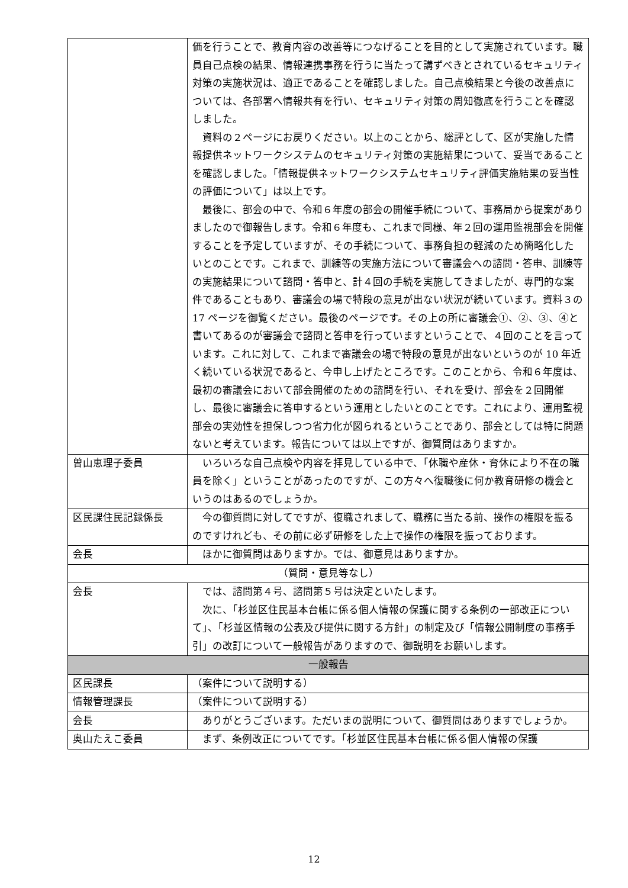| | 価を行うことで、教育内容の改善等につなげることを目的として実施されています。職員自己点検の結果、情報連携事務を行うに当たって講ずべきとされているセキュリティ対策の実施状況は、適正であることを確認しました。自己点検結果と今後の改善点については、各部署へ情報共有を行い、セキュリティ対策の周知徹底を行うことを確認しました。 資料の２ページにお戻りください。以上のことから、総評として、区が実施した情報提供ネットワークシステムのセキュリティ対策の実施結果について、妥当であることを確認しました。「情報提供ネットワークシステムセキュリティ評価実施結果の妥当性の評価について」は以上です。 最後に、部会の中で、令和６年度の部会の開催手続について、事務局から提案がありましたので御報告します。令和６年度も、これまで同様、年２回の運用監視部会を開催することを予定していますが、その手続について、事務負担の軽減のため簡略化したいとのことです。これまで、訓練等の実施方法について審議会への諮問・答申、訓練等の実施結果について諮問・答申と、計４回の手続を実施してきましたが、専門的な案件であることもあり、審議会の場で特段の意見が出ない状況が続いています。資料３の 17 ページを御覧ください。最後のページです。その上の所に審議会①、②、③、④と書いてあるのが審議会で諮問と答申を行っていますということで、４回のことを言っています。これに対して、これまで審議会の場で特段の意見が出ないというのが 10 年近く続いている状況であると、今申し上げたところです。このことから、令和６年度は、最初の審議会において部会開催のための諮問を行い、それを受け、部会を２回開催し、最後に審議会に答申するという運用としたいとのことです。これにより、運用監視部会の実効性を担保しつつ省力化が図られるということであり、部会としては特に問題ないと考えています。報告については以上ですが、御質問はありますか。 |
| 曽山恵理子委員 | いろいろな自己点検や内容を拝見している中で、「休職や産休・育休により不在の職員を除く」ということがあったのですが、この方々へ復職後に何か教育研修の機会というのはあるのでしょうか。 |
| 区民課住民記録係長 | 今の御質問に対してですが、復職されまして、職務に当たる前、操作の権限を振るのですけれども、その前に必ず研修をした上で操作の権限を振っております。 |
| 会長 | ほかに御質問はありますか。では、御意見はありますか。 |
| （質問・意見等なし） | |
| 会長 | では、諮問第４号、諮問第５号は決定といたします。 次に、「杉並区住民基本台帳に係る個人情報の保護に関する条例の一部改正について」、「杉並区情報の公表及び提供に関する方針」の制定及び「情報公開制度の事務手引」の改訂について一般報告がありますので、御説明をお願いします。 |
| 一般報告 | |
| 区民課長 | （案件について説明する） |
| 情報管理課長 | （案件について説明する） |
| 会長 | ありがとうございます。ただいまの説明について、御質問はありますでしょうか。 |
| 奥山たえこ委員 | まず、条例改正についてです。「杉並区住民基本台帳に係る個人情報の保護 |
12